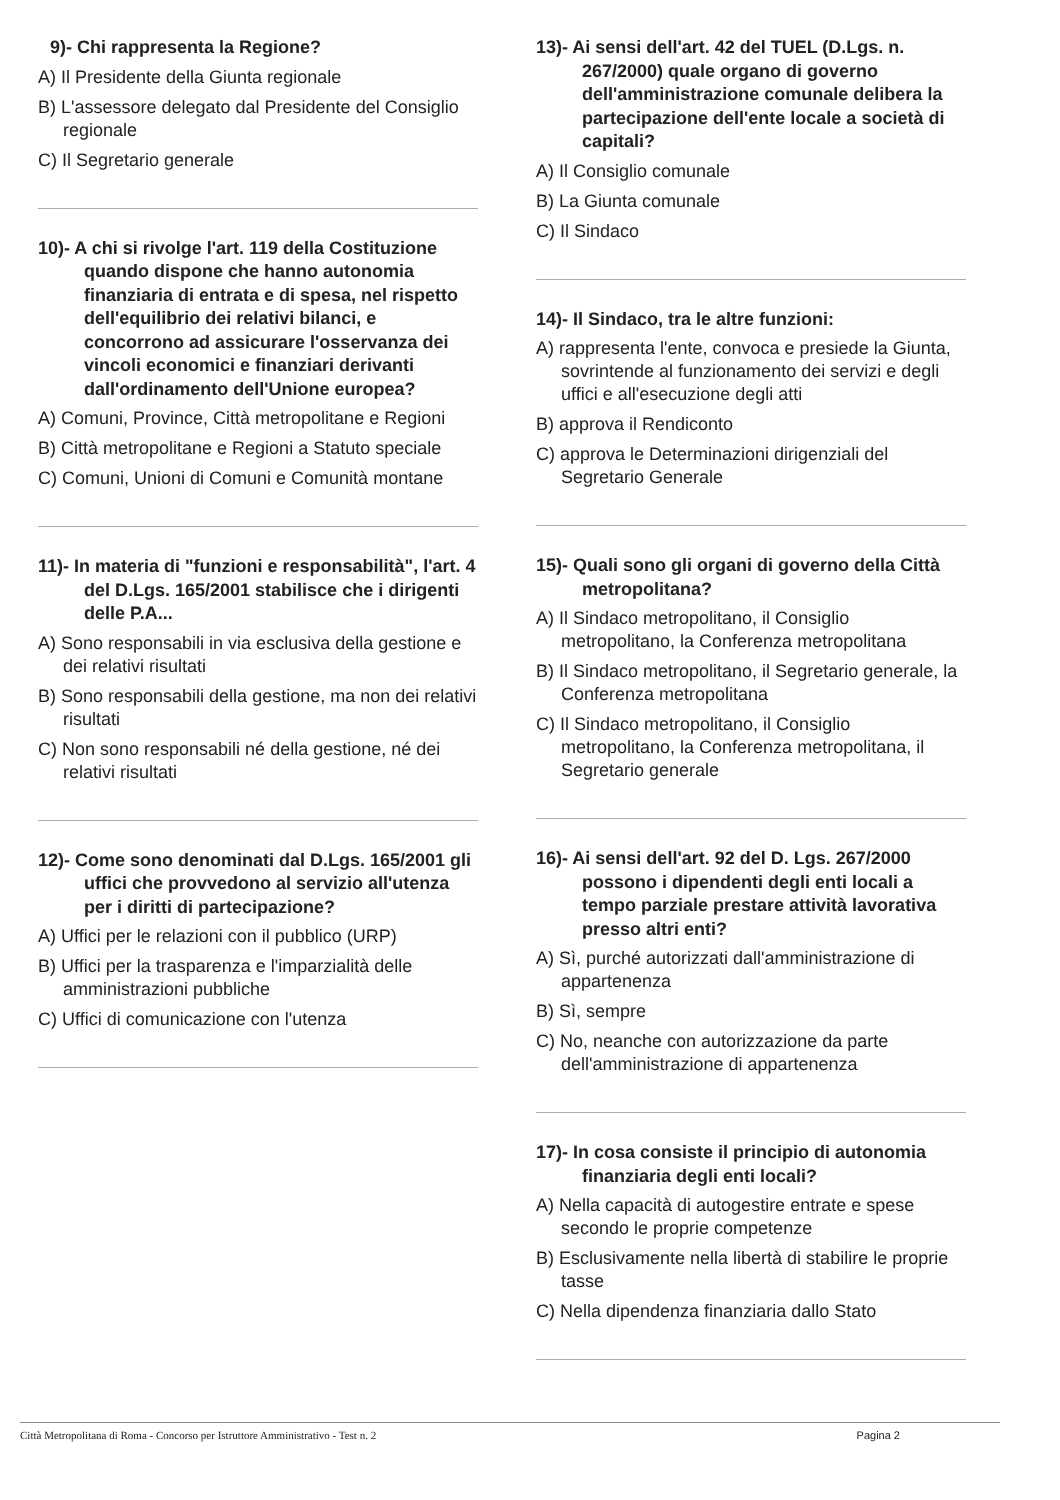9)- Chi rappresenta la Regione?
A) Il Presidente della Giunta regionale
B) L'assessore delegato dal Presidente del Consiglio regionale
C) Il Segretario generale
10)- A chi si rivolge l'art. 119 della Costituzione quando dispone che hanno autonomia finanziaria di entrata e di spesa, nel rispetto dell'equilibrio dei relativi bilanci, e concorrono ad assicurare l'osservanza dei vincoli economici e finanziari derivanti dall'ordinamento dell'Unione europea?
A) Comuni, Province, Città metropolitane e Regioni
B) Città metropolitane e Regioni a Statuto speciale
C) Comuni, Unioni di Comuni e Comunità montane
11)- In materia di "funzioni e responsabilità", l'art. 4 del D.Lgs. 165/2001 stabilisce che i dirigenti delle P.A...
A) Sono responsabili in via esclusiva della gestione e dei relativi risultati
B) Sono responsabili della gestione, ma non dei relativi risultati
C) Non sono responsabili né della gestione, né dei relativi risultati
12)- Come sono denominati dal D.Lgs. 165/2001 gli uffici che provvedono al servizio all'utenza per i diritti di partecipazione?
A) Uffici per le relazioni con il pubblico (URP)
B) Uffici per la trasparenza e l'imparzialità delle amministrazioni pubbliche
C) Uffici di comunicazione con l'utenza
13)- Ai sensi dell'art. 42 del TUEL (D.Lgs. n. 267/2000) quale organo di governo dell'amministrazione comunale delibera la partecipazione dell'ente locale a società di capitali?
A) Il Consiglio comunale
B) La Giunta comunale
C) Il Sindaco
14)- Il Sindaco, tra le altre funzioni:
A) rappresenta l'ente, convoca e presiede la Giunta, sovrintende al funzionamento dei servizi e degli uffici e all'esecuzione degli atti
B) approva il Rendiconto
C) approva le Determinazioni dirigenziali del Segretario Generale
15)- Quali sono gli organi di governo della Città metropolitana?
A) Il Sindaco metropolitano, il Consiglio metropolitano, la Conferenza metropolitana
B) Il Sindaco metropolitano, il Segretario generale, la Conferenza metropolitana
C) Il Sindaco metropolitano, il Consiglio metropolitano, la Conferenza metropolitana, il Segretario generale
16)- Ai sensi dell'art. 92 del D. Lgs. 267/2000 possono i dipendenti degli enti locali a tempo parziale prestare attività lavorativa presso altri enti?
A) Sì, purché autorizzati dall'amministrazione di appartenenza
B) Sì, sempre
C) No, neanche con autorizzazione da parte dell'amministrazione di appartenenza
17)- In cosa consiste il principio di autonomia finanziaria degli enti locali?
A) Nella capacità di autogestire entrate e spese secondo le proprie competenze
B) Esclusivamente nella libertà di stabilire le proprie tasse
C) Nella dipendenza finanziaria dallo Stato
Città Metropolitana di Roma - Concorso per Istruttore Amministrativo - Test n. 2 Pagina 2